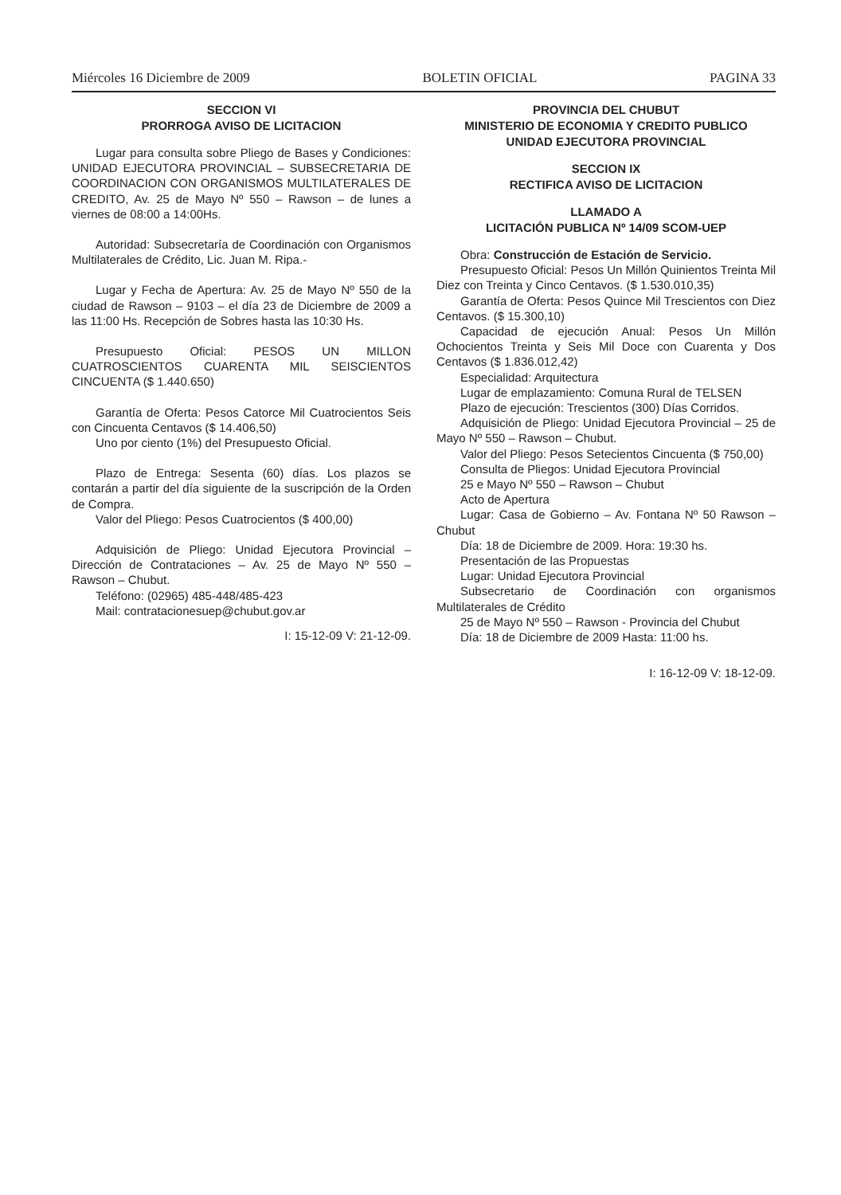Miércoles 16 Diciembre de 2009 BOLETIN OFICIAL PAGINA 33
SECCION VI
PRORROGA AVISO DE LICITACION
Lugar para consulta sobre Pliego de Bases y Condiciones: UNIDAD EJECUTORA PROVINCIAL – SUBSECRETARIA DE COORDINACION CON ORGANISMOS MULTILATERALES DE CREDITO, Av. 25 de Mayo Nº 550 – Rawson – de lunes a viernes de 08:00 a 14:00Hs.
Autoridad: Subsecretaría de Coordinación con Organismos Multilaterales de Crédito, Lic. Juan M. Ripa.-
Lugar y Fecha de Apertura: Av. 25 de Mayo Nº 550 de la ciudad de Rawson – 9103 – el día 23 de Diciembre de 2009 a las 11:00 Hs. Recepción de Sobres hasta las 10:30 Hs.
Presupuesto Oficial: PESOS UN MILLON CUATROSCIENTOS CUARENTA MIL SEISCIENTOS CINCUENTA ($ 1.440.650)
Garantía de Oferta: Pesos Catorce Mil Cuatrocientos Seis con Cincuenta Centavos ($ 14.406,50)
Uno por ciento (1%) del Presupuesto Oficial.
Plazo de Entrega: Sesenta (60) días. Los plazos se contarán a partir del día siguiente de la suscripción de la Orden de Compra.
Valor del Pliego: Pesos Cuatrocientos ($ 400,00)
Adquisición de Pliego: Unidad Ejecutora Provincial – Dirección de Contrataciones – Av. 25 de Mayo Nº 550 – Rawson – Chubut.
Teléfono: (02965) 485-448/485-423
Mail: contratacionesuep@chubut.gov.ar
I: 15-12-09 V: 21-12-09.
PROVINCIA DEL CHUBUT
MINISTERIO DE ECONOMIA Y CREDITO PUBLICO
UNIDAD EJECUTORA PROVINCIAL
SECCION IX
RECTIFICA AVISO DE LICITACION
LLAMADO A
LICITACIÓN PUBLICA Nº 14/09 SCOM-UEP
Obra: Construcción de Estación de Servicio.
Presupuesto Oficial: Pesos Un Millón Quinientos Treinta Mil Diez con Treinta y Cinco Centavos. ($ 1.530.010,35)
Garantía de Oferta: Pesos Quince Mil Trescientos con Diez Centavos. ($ 15.300,10)
Capacidad de ejecución Anual: Pesos Un Millón Ochocientos Treinta y Seis Mil Doce con Cuarenta y Dos Centavos ($ 1.836.012,42)
Especialidad: Arquitectura
Lugar de emplazamiento: Comuna Rural de TELSEN
Plazo de ejecución: Trescientos (300) Días Corridos.
Adquisición de Pliego: Unidad Ejecutora Provincial – 25 de Mayo Nº 550 – Rawson – Chubut.
Valor del Pliego: Pesos Setecientos Cincuenta ($ 750,00)
Consulta de Pliegos: Unidad Ejecutora Provincial
25 e Mayo Nº 550 – Rawson – Chubut
Acto de Apertura
Lugar: Casa de Gobierno – Av. Fontana Nº 50 Rawson – Chubut
Día: 18 de Diciembre de 2009. Hora: 19:30 hs.
Presentación de las Propuestas
Lugar: Unidad Ejecutora Provincial
Subsecretario de Coordinación con organismos Multilaterales de Crédito
25 de Mayo Nº 550 – Rawson - Provincia del Chubut
Día: 18 de Diciembre de 2009 Hasta: 11:00 hs.
I: 16-12-09 V: 18-12-09.